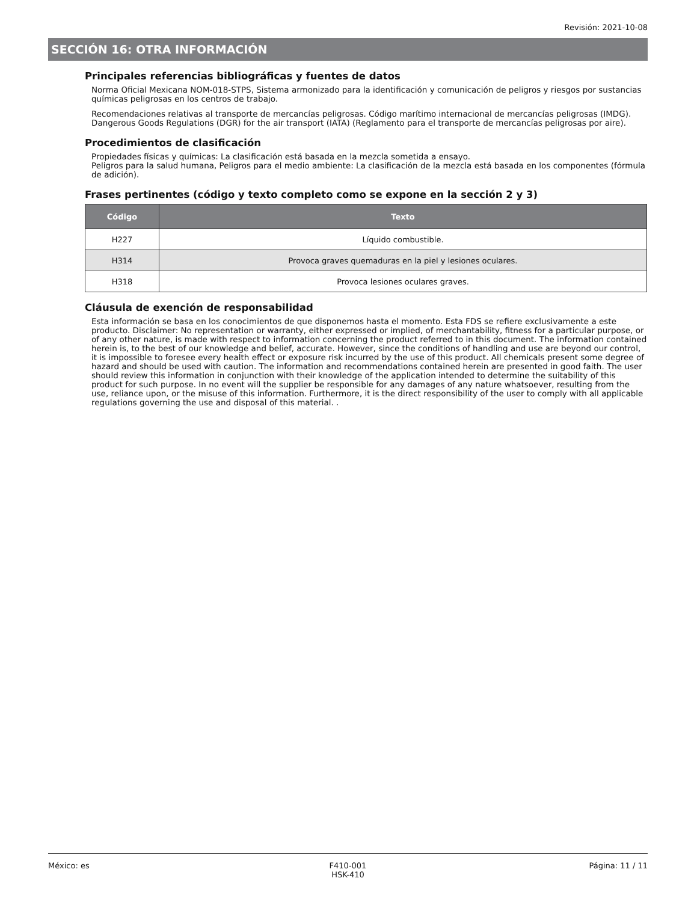Revisión: 2021-10-08
SECCIÓN 16: OTRA INFORMACIÓN
Principales referencias bibliográficas y fuentes de datos
Norma Oficial Mexicana NOM-018-STPS, Sistema armonizado para la identificación y comunicación de peligros y riesgos por sustancias químicas peligrosas en los centros de trabajo.
Recomendaciones relativas al transporte de mercancías peligrosas. Código marítimo internacional de mercancías peligrosas (IMDG). Dangerous Goods Regulations (DGR) for the air transport (IATA) (Reglamento para el transporte de mercancías peligrosas por aire).
Procedimientos de clasificación
Propiedades físicas y químicas: La clasificación está basada en la mezcla sometida a ensayo.
Peligros para la salud humana, Peligros para el medio ambiente: La clasificación de la mezcla está basada en los componentes (fórmula de adición).
Frases pertinentes (código y texto completo como se expone en la sección 2 y 3)
| Código | Texto |
| --- | --- |
| H227 | Líquido combustible. |
| H314 | Provoca graves quemaduras en la piel y lesiones oculares. |
| H318 | Provoca lesiones oculares graves. |
Cláusula de exención de responsabilidad
Esta información se basa en los conocimientos de que disponemos hasta el momento. Esta FDS se refiere exclusivamente a este producto. Disclaimer: No representation or warranty, either expressed or implied, of merchantability, fitness for a particular purpose, or of any other nature, is made with respect to information concerning the product referred to in this document. The information contained herein is, to the best of our knowledge and belief, accurate. However, since the conditions of handling and use are beyond our control, it is impossible to foresee every health effect or exposure risk incurred by the use of this product. All chemicals present some degree of hazard and should be used with caution. The information and recommendations contained herein are presented in good faith. The user should review this information in conjunction with their knowledge of the application intended to determine the suitability of this product for such purpose. In no event will the supplier be responsible for any damages of any nature whatsoever, resulting from the use, reliance upon, or the misuse of this information. Furthermore, it is the direct responsibility of the user to comply with all applicable regulations governing the use and disposal of this material. .
México: es F410-001
HSK-410
Página: 11 / 11